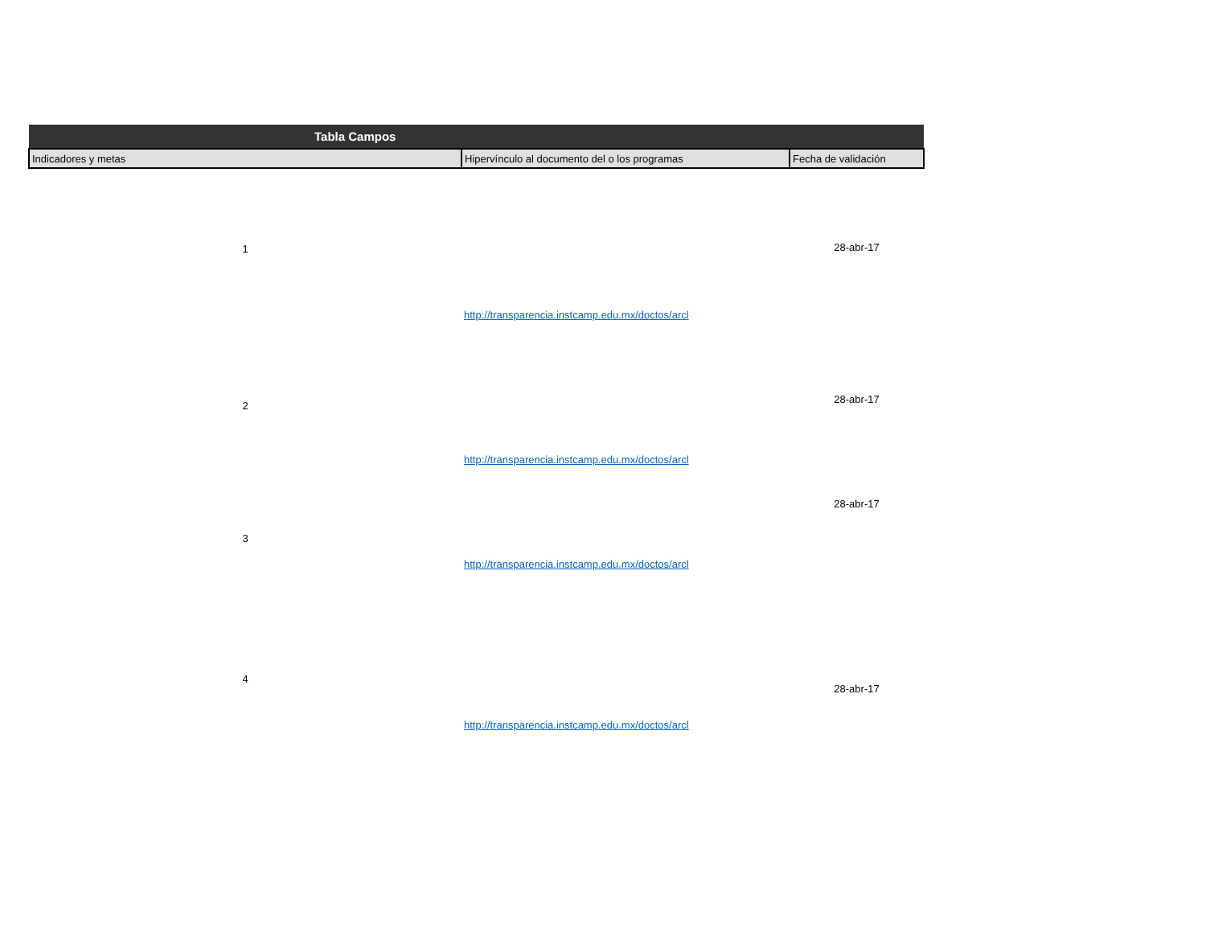| Tabla Campos | | |
| --- | --- | --- |
| Indicadores y metas | Hipervínculo al documento del o los programas | Fecha de validación |
| 1 | http://transparencia.instcamp.edu.mx/doctos/arcl | 28-abr-17 |
| 2 | http://transparencia.instcamp.edu.mx/doctos/arcl | 28-abr-17 |
| 3 | http://transparencia.instcamp.edu.mx/doctos/arcl | 28-abr-17 |
| 4 | http://transparencia.instcamp.edu.mx/doctos/arcl | 28-abr-17 |